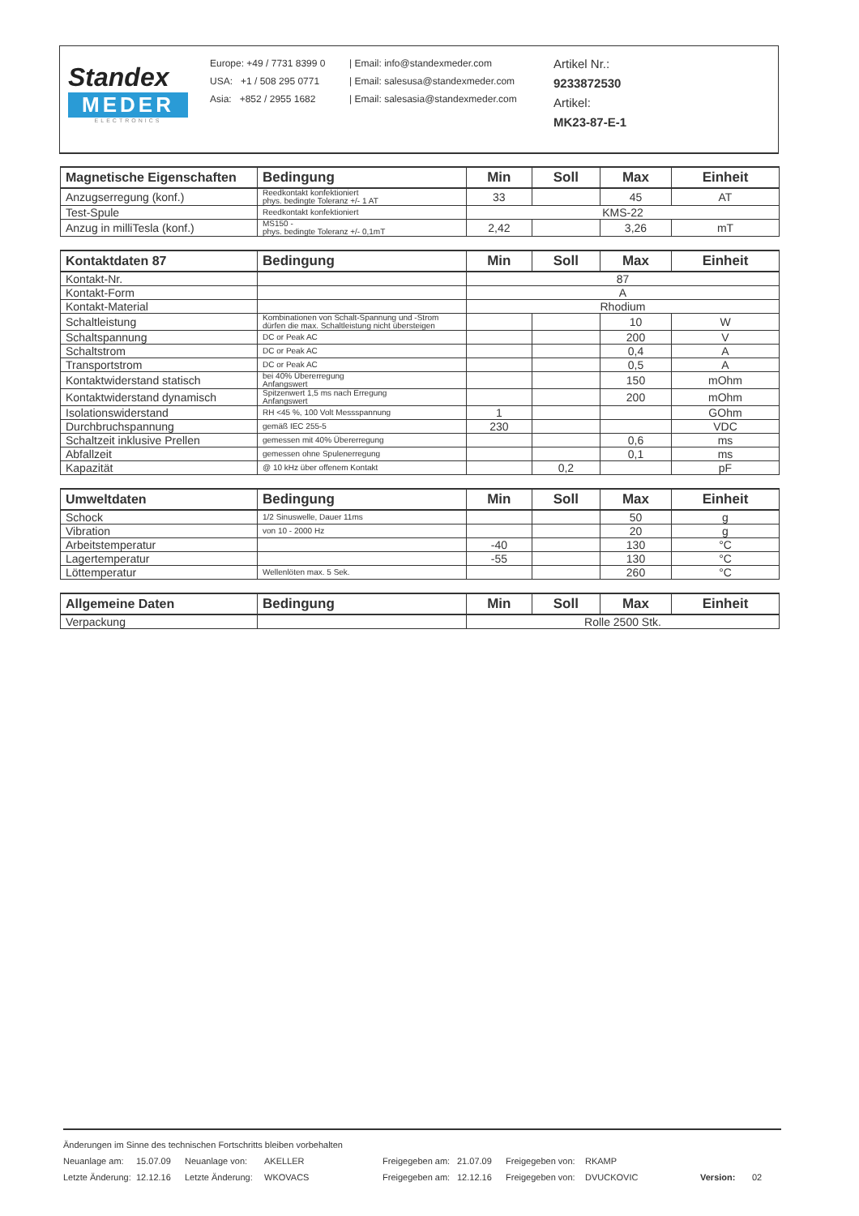Standex
MEDER
ELECTRONICS
Europe: +49 / 7731 8399 0
USA: +1 / 508 295 0771
Asia: +852 / 2955 1682
| Email: info@standexmeder.com
| Email: salesusa@standexmeder.com
| Email: salesasia@standexmeder.com
Artikel Nr.:
9233872530
Artikel:
MK23-87-E-1
| Magnetische Eigenschaften | Bedingung | Min | Soll | Max | Einheit |
| --- | --- | --- | --- | --- | --- |
| Anzugserregung (konf.) | Reedkontakt konfektioniert phys. bedingte Toleranz +/- 1 AT | 33 | | 45 | AT |
| Test-Spule | Reedkontakt konfektioniert | KMS-22 | | | |
| Anzug in milliTesla (konf.) | MS150 - phys. bedingte Toleranz +/- 0,1mT | 2,42 | | 3,26 | mT |
| Kontaktdaten 87 | Bedingung | Min | Soll | Max | Einheit |
| --- | --- | --- | --- | --- | --- |
| Kontakt-Nr. | | 87 | | | |
| Kontakt-Form | | A | | | |
| Kontakt-Material | | Rhodium | | | |
| Schaltleistung | Kombinationen von Schalt-Spannung und -Strom dürfen die max. Schaltleistung nicht übersteigen | | | 10 | W |
| Schaltspannung | DC or Peak AC | | | 200 | V |
| Schaltstrom | DC or Peak AC | | | 0,4 | A |
| Transportstrom | DC or Peak AC | | | 0,5 | A |
| Kontaktwiderstand statisch | bei 40% Übererregung Anfangswert | | | 150 | mOhm |
| Kontaktwiderstand dynamisch | Spitzenwert 1,5 ms nach Erregung Anfangswert | | | 200 | mOhm |
| Isolationswiderstand | RH <45 %, 100 Volt Messspannung | 1 | | | GOhm |
| Durchbruchspannung | gemäß IEC 255-5 | 230 | | | VDC |
| Schaltzeit inklusive Prellen | gemessen mit 40% Übererregung | | | 0,6 | ms |
| Abfallzeit | gemessen ohne Spulenerregung | | | 0,1 | ms |
| Kapazität | @ 10 kHz über offenem Kontakt | | 0,2 | | pF |
| Umweltdaten | Bedingung | Min | Soll | Max | Einheit |
| --- | --- | --- | --- | --- | --- |
| Schock | 1/2 Sinuswelle, Dauer 11ms | | | 50 | g |
| Vibration | von 10 - 2000 Hz | | | 20 | g |
| Arbeitstemperatur | | -40 | | 130 | °C |
| Lagertemperatur | | -55 | | 130 | °C |
| Löttemperatur | Wellenlöten max. 5 Sek. | | | 260 | °C |
| Allgemeine Daten | Bedingung | Min | Soll | Max | Einheit |
| --- | --- | --- | --- | --- | --- |
| Verpackung | | Rolle 2500 Stk. | | | |
Änderungen im Sinne des technischen Fortschritts bleiben vorbehalten
Neuanlage am: 15.07.09 Neuanlage von: AKELLER Freigegeben am: 21.07.09 Freigegeben von: RKAMP
Letzte Änderung: 12.12.16 Letzte Änderung: WKOVACS Freigegeben am: 12.12.16 Freigegeben von: DVUCKOVIC Version: 02